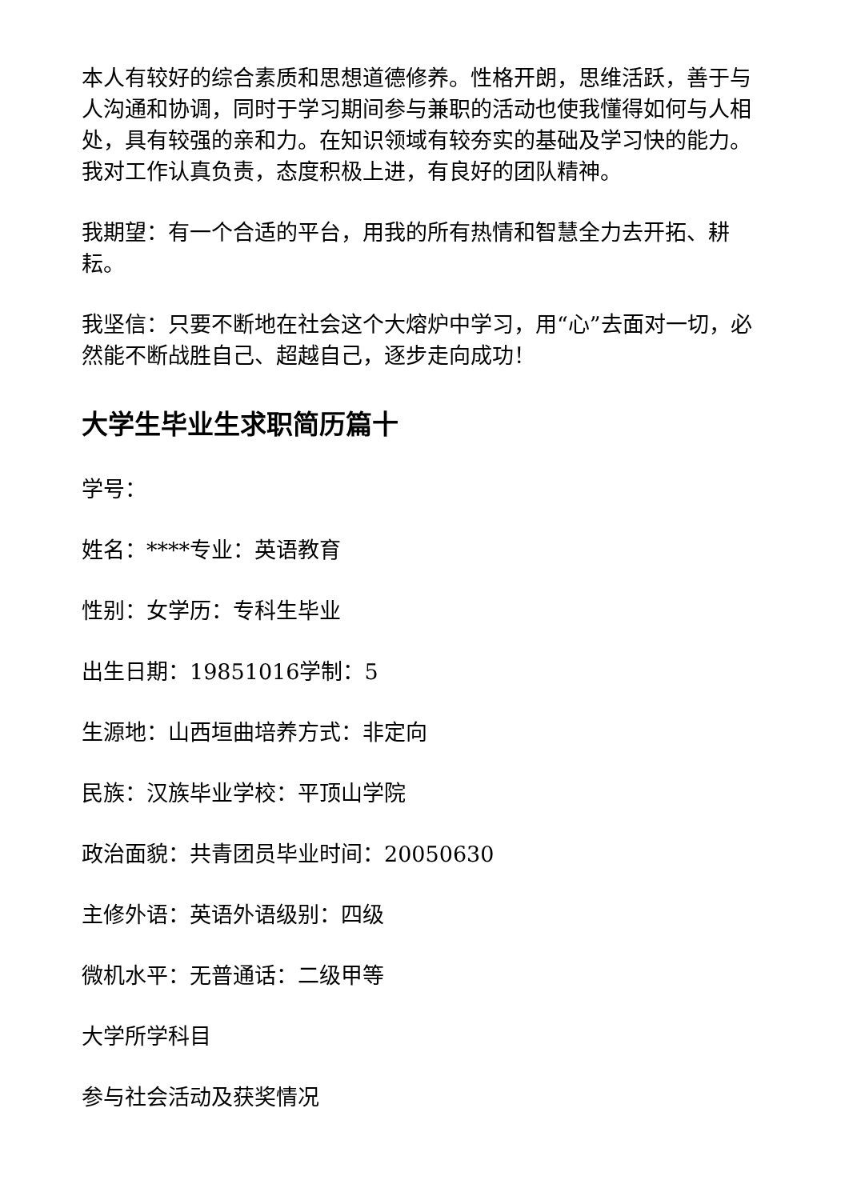本人有较好的综合素质和思想道德修养。性格开朗，思维活跃，善于与人沟通和协调，同时于学习期间参与兼职的活动也使我懂得如何与人相处，具有较强的亲和力。在知识领域有较夯实的基础及学习快的能力。我对工作认真负责，态度积极上进，有良好的团队精神。
我期望：有一个合适的平台，用我的所有热情和智慧全力去开拓、耕耘。
我坚信：只要不断地在社会这个大熔炉中学习，用“心”去面对一切，必然能不断战胜自己、超越自己，逐步走向成功！
大学生毕业生求职简历篇十
学号：
姓名：****专业：英语教育
性别：女学历：专科生毕业
出生日期：19851016学制：5
生源地：山西垣曲培养方式：非定向
民族：汉族毕业学校：平顶山学院
政治面貌：共青团员毕业时间：20050630
主修外语：英语外语级别：四级
微机水平：无普通话：二级甲等
大学所学科目
参与社会活动及获奖情况